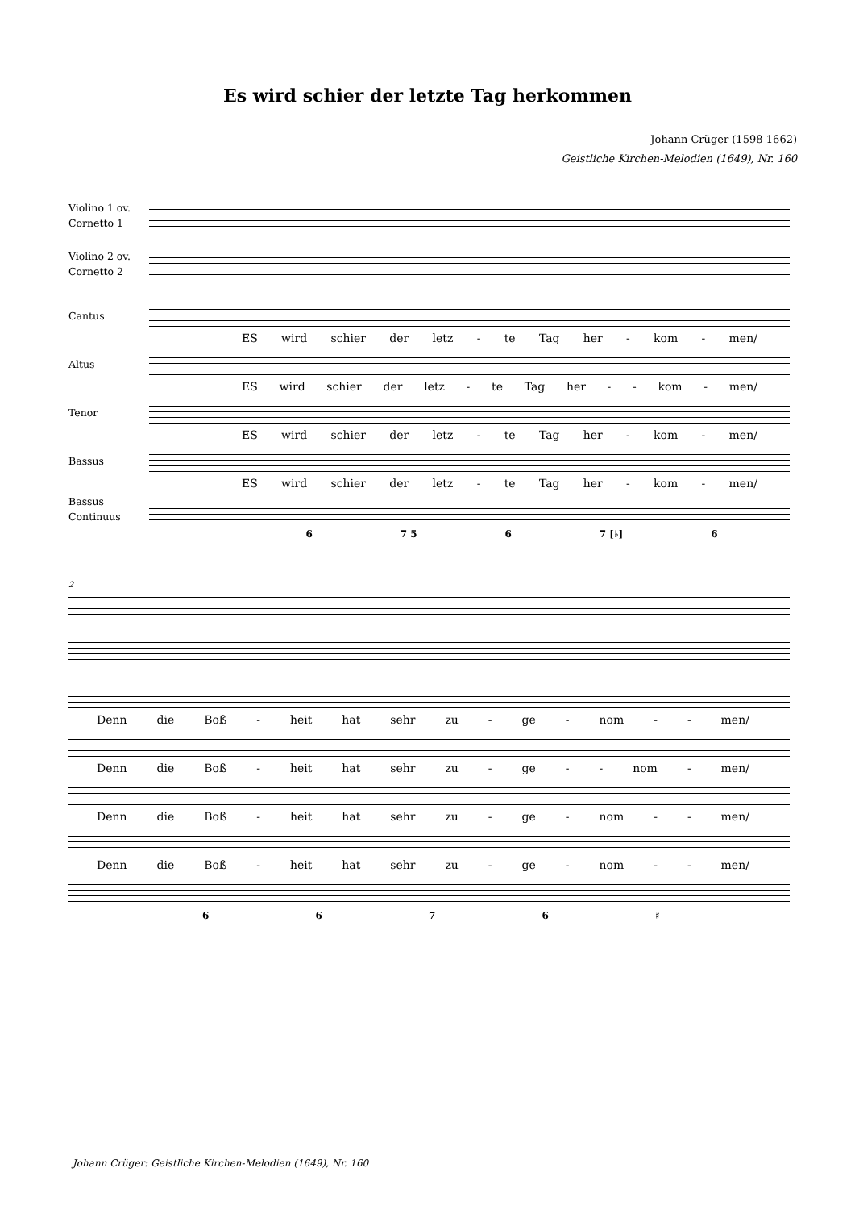Es wird schier der letzte Tag herkommen
Johann Crüger (1598-1662)
Geistliche Kirchen-Melodien (1649), Nr. 160
Violino 1 ov.
Cornetto 1
Violino 2 ov.
Cornetto 2
Cantus
ES wird schier der letz - te Tag her - kom - men/
Altus
ES wird schier der letz - te Tag her - - kom - men/
Tenor
ES wird schier der letz - te Tag her - kom - men/
Bassus
ES wird schier der letz - te Tag her - kom - men/
Bassus
Continuus
6 7 5 6 7 [♭] 6
2
Denn die Boß - heit hat sehr zu - ge - nom - - men/
Denn die Boß - heit hat sehr zu - ge - - nom - men/
Denn die Boß - heit hat sehr zu - ge - nom - - men/
Denn die Boß - heit hat sehr zu - ge - nom - - men/
6 6 7 6 ♯
Johann Crüger: Geistliche Kirchen-Melodien (1649), Nr. 160